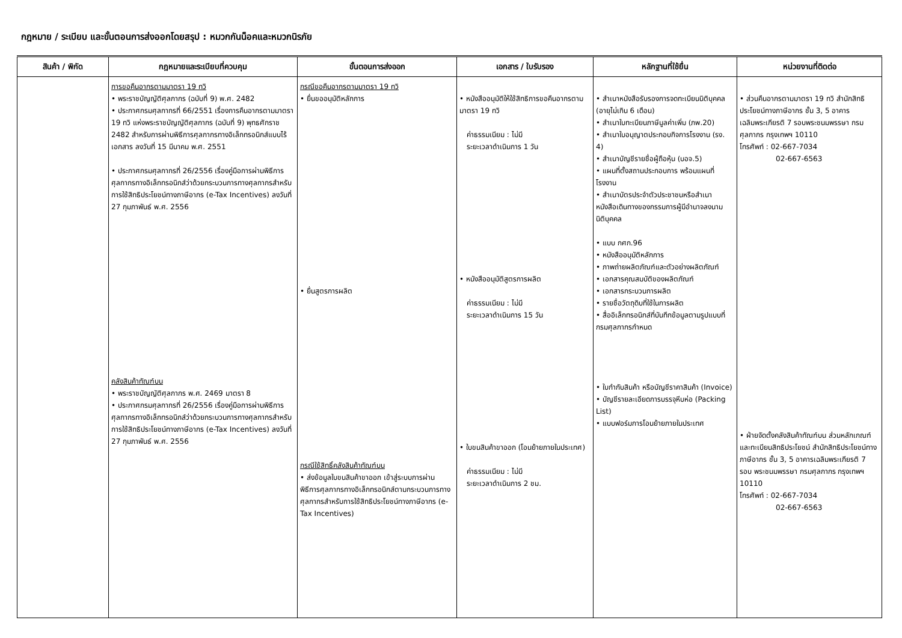กฎหมาย / ระเบียบ และขั้นตอนการส่งออกโดยสรุป : หมวกกันน็อคและหมวกนิรภัย
| สินค้า / พิกัด | กฎหมายและระเบียบที่ควบคุม | ขั้นตอนการส่งออก | เอกสาร / ใบรับรอง | หลักฐานที่ใช้ยื่น | หน่วยงานที่ติดต่อ |
| --- | --- | --- | --- | --- | --- |
| | การขอคืนอากรตามมาตรา 19 ทวิ • พระราชบัญญัติศุลกากร (ฉบับที่ 9) พ.ศ. 2482 • ประกาศกรมศุลกากรที่ 66/2551 เรื่องการคืนอากรตามมาตรา 19 ทวิ แห่งพระราชบัญญัติศุลกากร (ฉบับที่ 9) พุทธศักราช 2482 สำหรับการผ่านพิธีการศุลกากรทางอิเล็กทรอนิกส์แบบไร้เอกสาร ลงวันที่ 15 มีนาคม พ.ศ. 2551 • ประกาศกรมศุลกากรที่ 26/2556 เรื่องคู่มือการผ่านพิธีการศุลกากรทางอิเล็กทรอนิกส์ว่าด้วยกระบวนการทางศุลกากรสำหรับการใช้สิทธิประโยชน์ทางภาษีอากร (e-Tax Incentives) ลงวันที่ 27 กุมภาพันธ์ พ.ศ. 2556 คลังสินค้าทัณฑ์บน • พระราชบัญญัติศุลกากร พ.ศ. 2469 มาตรา 8 • ประกาศกรมศุลกากรที่ 26/2556 เรื่องคู่มือการผ่านพิธีการศุลกากรทางอิเล็กทรอนิกส์ว่าด้วยกระบวนการทางศุลกากรสำหรับการใช้สิทธิประโยชน์ทางภาษีอากร (e-Tax Incentives) ลงวันที่ 27 กุมภาพันธ์ พ.ศ. 2556 | กรณีขอคืนอากรตามมาตรา 19 ทวิ • ยื่นขออนุมัติหลักการ • ยื่นสูตรการผลิต กรณีใช้สิทธิ์คลังสินค้าทัณฑ์บน • ส่งข้อมูลใบขนสินค้าขาออก เข้าสู่ระบบการผ่านพิธีการศุลกากรทางอิเล็กทรอนิกส์ตามกระบวนการทางศุลกากรสำหรับการใช้สิทธิประโยชน์ทางภาษีอากร (e-Tax Incentives) | • หนังสืออนุมัติให้ใช้สิทธิการขอคืนอากรตามมาตรา 19 ทวิ ค่าธรรมเนียม : ไม่มี ระยะเวลาดำเนินการ 1 วัน • หนังสืออนุมัติสูตรการผลิต ค่าธรรมเนียม : ไม่มี ระยะเวลาดำเนินการ 15 วัน • ใบขนสินค้าขาออก (โอนย้ายภายในประเทศ) ค่าธรรมเนียม : ไม่มี ระยะเวลาดำเนินการ 2 ชม. | • สำเนาหนังสือรับรองการจดทะเบียนนิติบุคคล (อายุไม่เกิน 6 เดือน) • สำเนาใบทะเบียนภาษีมูลค่าเพิ่ม (ภพ.20) • สำเนาใบอนุญาตประกอบกิจการโรงงาน (รง. 4) • สำเนาบัญชีรายชื่อผู้ถือหุ้น (บอจ.5) • แผนที่ตั้งสถานประกอบการ พร้อมแผนที่โรงงาน • สำเนาบัตรประจำตัวประชาชนหรือสำเนาหนังสือเดินทางของกรรมการผู้มีอำนาจลงนามนิติบุคคล • แบบ กศก.96 • หนังสืออนุมัติหลักการ • ภาพถ่ายผลิตภัณฑ์และตัวอย่างผลิตภัณฑ์ • เอกสารคุณสมบัติของผลิตภัณฑ์ • เอกสารกระบวนการผลิต • รายชื่อวัตถุดิบที่ใช้ในการผลิต • สื่ออิเล็กทรอนิกส์ที่บันทึกข้อมูลตามรูปแบบที่กรมศุลกากรกำหนด • ใบกำกับสินค้า หรือบัญชีราคาสินค้า (Invoice) • บัญชีรายละเอียดการบรรจุหีบห่อ (Packing List) • แบบฟอร์มการโอนย้ายภายในประเทศ | • ส่วนคืนอากรตามมาตรา 19 ทวิ สำนักสิทธิประโยชน์ทางภาษีอากร ชั้น 3, 5 อาคารเฉลิมพระเกียรติ 7 รอบพระชนมพรรษา กรมศุลกากร กรุงเทพฯ 10110 โทรศัพท์ : 02-667-7034 02-667-6563 • ฝ่ายจัดตั้งคลังสินค้าทัณฑ์บน ส่วนหลักเกณฑ์และทะเบียนสิทธิประโยชน์ สำนักสิทธิประโยชน์ทางภาษีอากร ชั้น 3, 5 อาคารเฉลิมพระเกียรติ 7 รอบ พระชนมพรรษา กรมศุลกากร กรุงเทพฯ 10110 โทรศัพท์ : 02-667-7034 02-667-6563 |